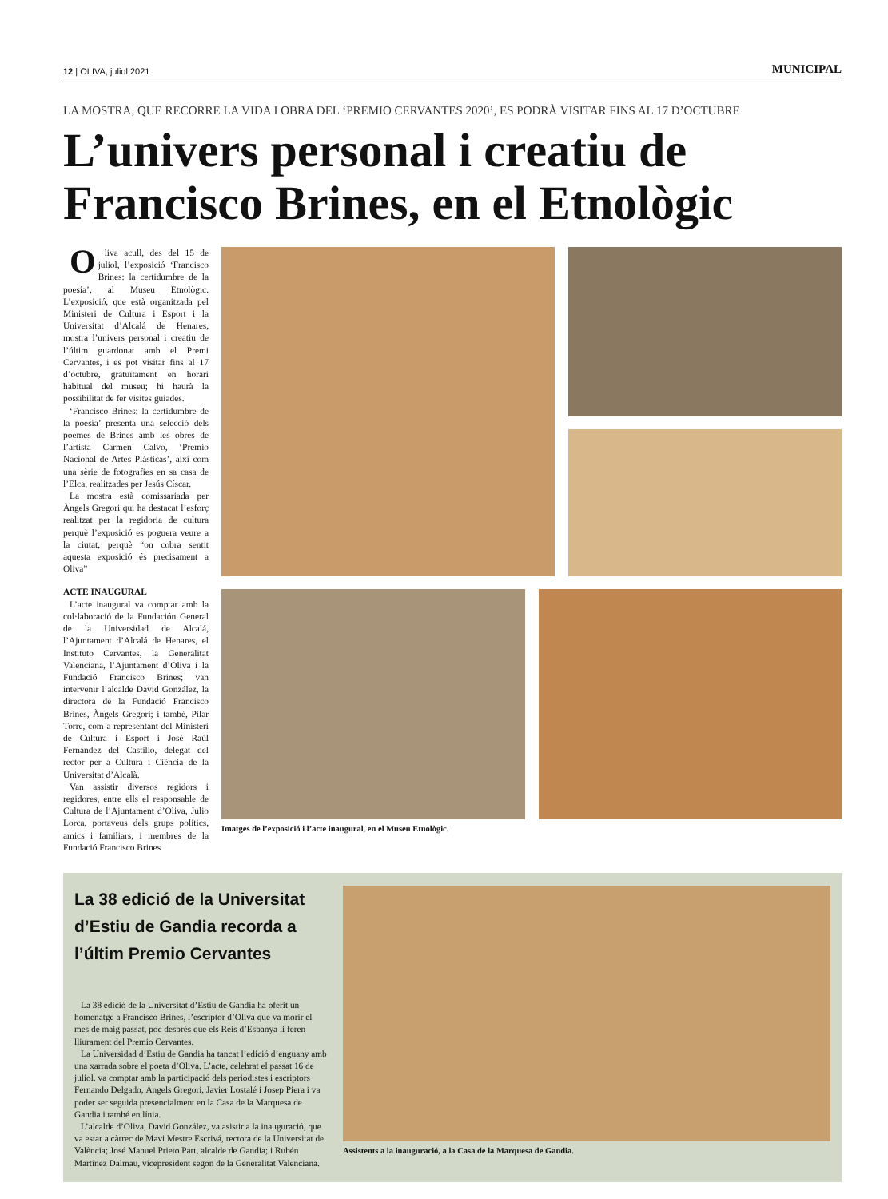12 | OLIVA, juliol 2021 MUNICIPAL
LA MOSTRA, QUE RECORRE LA VIDA I OBRA DEL ‘PREMIO CERVANTES 2020’, ES PODRÀ VISITAR FINS AL 17 D’OCTUBRE
L’univers personal i creatiu de Francisco Brines, en el Etnològic
Oliva acull, des del 15 de juliol, l’exposició ‘Francisco Brines: la certidumbre de la poesía’, al Museu Etnològic. L’exposició, que està organitzada pel Ministeri de Cultura i Esport i la Universitat d’Alcalá de Henares, mostra l’univers personal i creatiu de l’últim guardonat amb el Premi Cervantes, i es pot visitar fins al 17 d’octubre, gratuïtament en horari habitual del museu; hi haurà la possibilitat de fer visites guiades.
‘Francisco Brines: la certidumbre de la poesía’ presenta una selecció dels poemes de Brines amb les obres de l’artista Carmen Calvo, ‘Premio Nacional de Artes Plásticas’, així com una sèrie de fotografies en sa casa de l’Elca, realitzades per Jesús Císcar.
La mostra està comissariada per Àngels Gregori qui ha destacat l’esforç realitzat per la regidoria de cultura perquè l’exposició es poguera veure a la ciutat, perquè “on cobra sentit aquesta exposició és precisament a Oliva”
ACTE INAUGURAL
L’acte inaugural va comptar amb la col·laboració de la Fundación General de la Universidad de Alcalá, l’Ajuntament d’Alcalá de Henares, el Instituto Cervantes, la Generalitat Valenciana, l’Ajuntament d’Oliva i la Fundació Francisco Brines; van intervenir l’alcalde David González, la directora de la Fundació Francisco Brines, Àngels Gregori; i també, Pilar Torre, com a representant del Ministeri de Cultura i Esport i José Raúl Fernández del Castillo, delegat del rector per a Cultura i Ciència de la Universitat d’Alcalà.
Van assistir diversos regidors i regidores, entre ells el responsable de Cultura de l’Ajuntament d’Oliva, Julio Lorca, portaveus dels grups polítics, amics i familiars, i membres de la Fundació Francisco Brines
Imatges de l’exposició i l’acte inaugural, en el Museu Etnològic.
La 38 edició de la Universitat d’Estiu de Gandia recorda a l’últim Premio Cervantes
La 38 edició de la Universitat d’Estiu de Gandia ha oferit un homenatge a Francisco Brines, l’escriptor d’Oliva que va morir el mes de maig passat, poc després que els Reis d’Espanya li feren lliurament del Premio Cervantes.
La Universidad d’Estiu de Gandia ha tancat l’edició d’enguany amb una xarrada sobre el poeta d’Oliva. L’acte, celebrat el passat 16 de juliol, va comptar amb la participació dels periodistes i escriptors Fernando Delgado, Àngels Gregori, Javier Lostalé i Josep Piera i va poder ser seguida presencialment en la Casa de la Marquesa de Gandia i també en línia.
L’alcalde d’Oliva, David González, va asistir a la inauguració, que va estar a càrrec de Mavi Mestre Escrivá, rectora de la Universitat de València; José Manuel Prieto Part, alcalde de Gandia; i Rubén Martínez Dalmau, vicepresident segon de la Generalitat Valenciana.
Assistents a la inauguració, a la Casa de la Marquesa de Gandia.